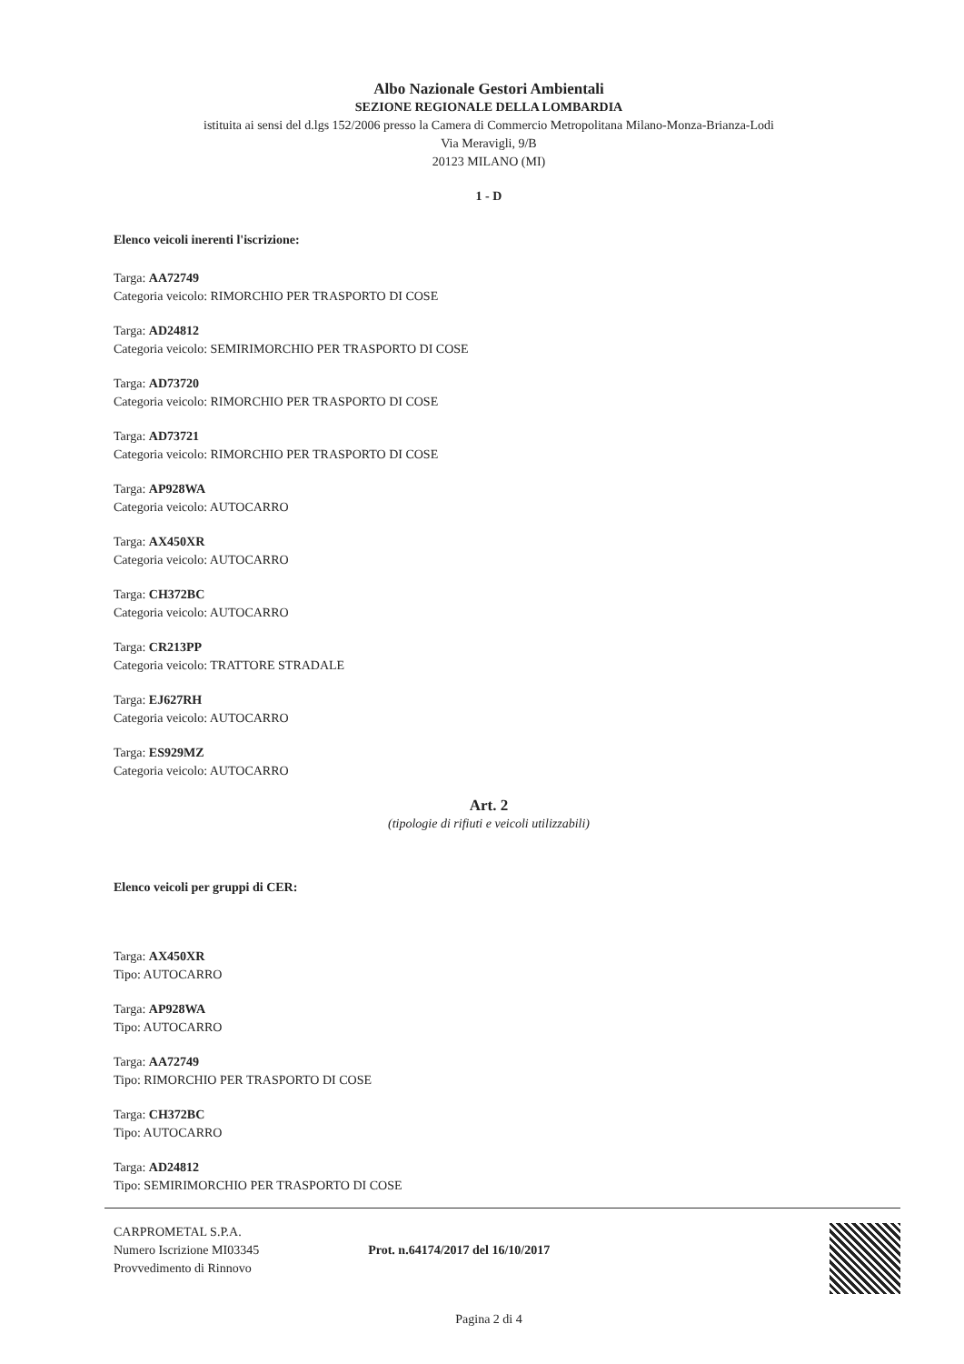Albo Nazionale Gestori Ambientali
SEZIONE REGIONALE DELLA LOMBARDIA
istituita ai sensi del d.lgs 152/2006 presso la Camera di Commercio Metropolitana Milano-Monza-Brianza-Lodi
Via Meravigli, 9/B
20123 MILANO (MI)
1 - D
Elenco veicoli inerenti l'iscrizione:
Targa: AA72749
Categoria veicolo: RIMORCHIO PER TRASPORTO DI COSE
Targa: AD24812
Categoria veicolo: SEMIRIMORCHIO PER TRASPORTO DI COSE
Targa: AD73720
Categoria veicolo: RIMORCHIO PER TRASPORTO DI COSE
Targa: AD73721
Categoria veicolo: RIMORCHIO PER TRASPORTO DI COSE
Targa: AP928WA
Categoria veicolo: AUTOCARRO
Targa: AX450XR
Categoria veicolo: AUTOCARRO
Targa: CH372BC
Categoria veicolo: AUTOCARRO
Targa: CR213PP
Categoria veicolo: TRATTORE STRADALE
Targa: EJ627RH
Categoria veicolo: AUTOCARRO
Targa: ES929MZ
Categoria veicolo: AUTOCARRO
Art. 2
(tipologie di rifiuti e veicoli utilizzabili)
Elenco veicoli per gruppi di CER:
Targa: AX450XR
Tipo: AUTOCARRO
Targa: AP928WA
Tipo: AUTOCARRO
Targa: AA72749
Tipo: RIMORCHIO PER TRASPORTO DI COSE
Targa: CH372BC
Tipo: AUTOCARRO
Targa: AD24812
Tipo: SEMIRIMORCHIO PER TRASPORTO DI COSE
CARPROMETAL S.P.A.
Numero Iscrizione MI03345
Provvedimento di Rinnovo
Prot. n.64174/2017 del 16/10/2017
Pagina 2 di 4